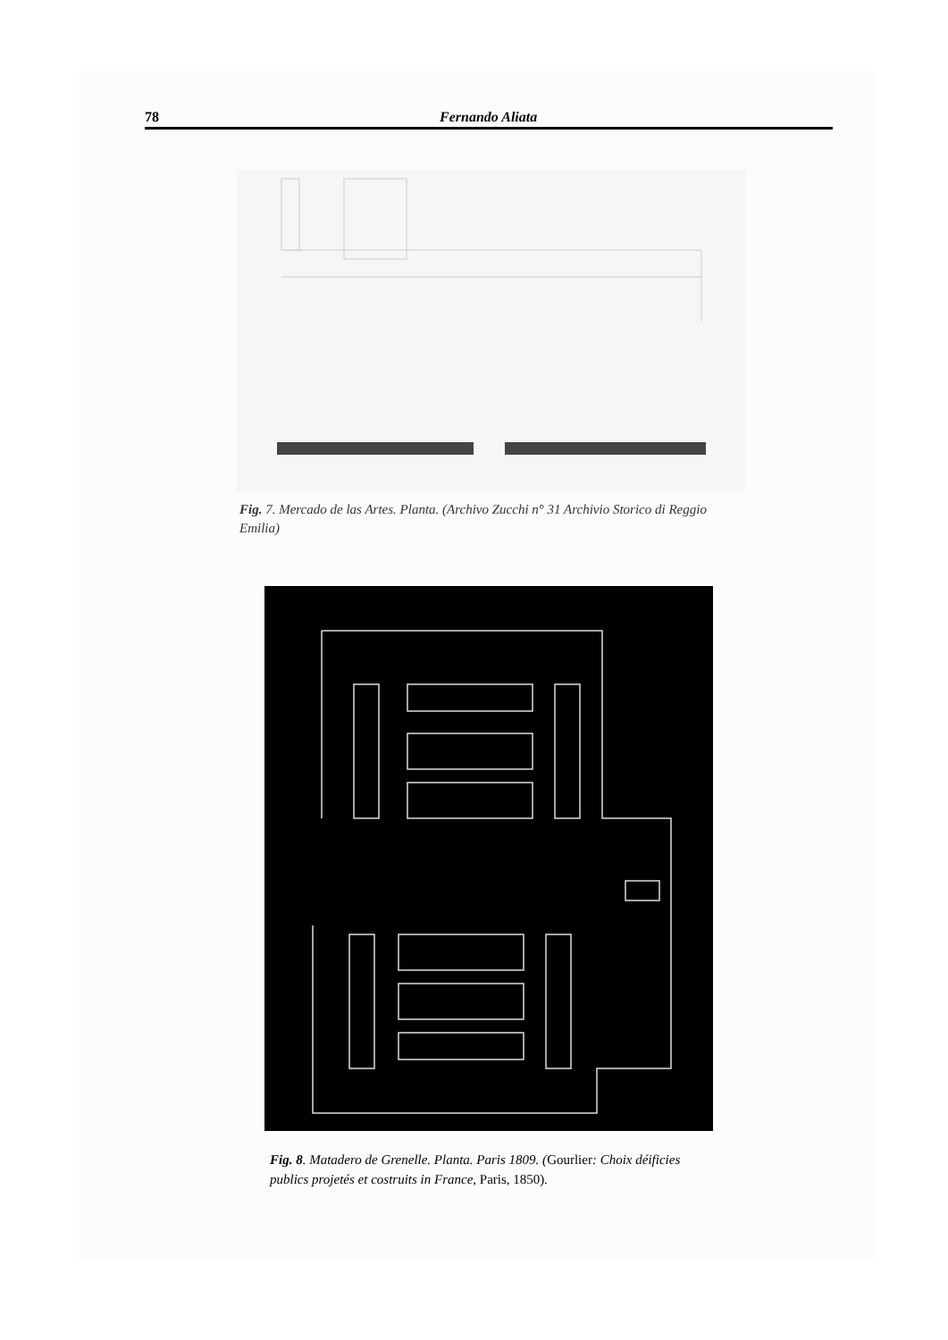78 Fernando Aliata
Fig. 7. Mercado de las Artes. Planta. (Archivo Zucchi n° 31 Archivio Storico di Reggio Emilia)
Fig. 8. Matadero de Grenelle. Planta. Paris 1809. (Gourlier: Choix déificies publics projetés et costruits in France, Paris, 1850).